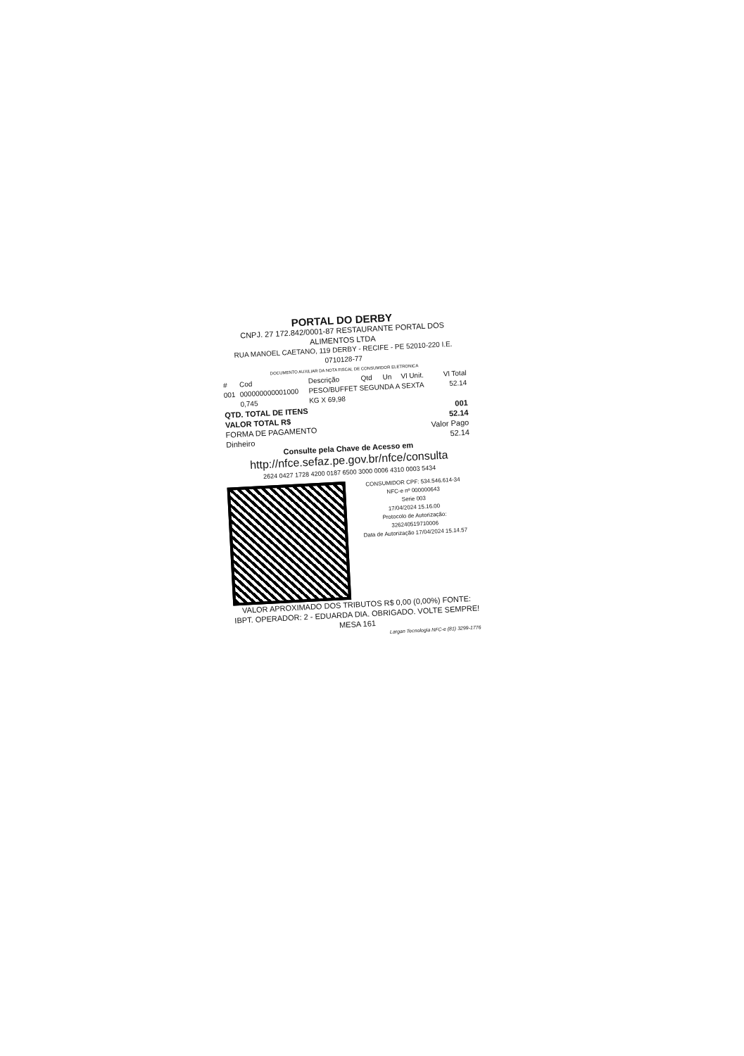PORTAL DO DERBY
CNPJ. 27 172.842/0001-87 RESTAURANTE PORTAL DOS ALIMENTOS LTDA
RUA MANOEL CAETANO, 119 DERBY - RECIFE - PE 52010-220 I.E. 0710128-77
DOCUMENTO AUXILIAR DA NOTA FISCAL DE CONSUMIDOR ELETRONICA
| # | Cod | Descrição | Qtd | Un | Vl Unit. | Vl Total |
| --- | --- | --- | --- | --- | --- | --- |
| 001 | 000000000001000 | PESO/BUFFET SEGUNDA A SEXTA | | | | 52.14 |
| | 0,745 | KG X 69,98 | | | | |
| QTD. TOTAL DE ITENS | 001 |
| VALOR TOTAL R$ | 52.14 |
| FORMA DE PAGAMENTO | Valor Pago |
| Dinheiro | 52.14 |
Consulte pela Chave de Acesso em
http://nfce.sefaz.pe.gov.br/nfce/consulta
2624 0427 1728 4200 0187 6500 3000 0006 4310 0003 5434
CONSUMIDOR CPF: 534.546.614-34
NFC-e nº 000000643
Serie 003
17/04/2024 15.16.00
Protocolo de Autorização:
326240519710006
Data de Autorização 17/04/2024 15.14.57
VALOR APROXIMADO DOS TRIBUTOS R$ 0,00 (0,00%) FONTE: IBPT. OPERADOR: 2 - EDUARDA DIA. OBRIGADO. VOLTE SEMPRE! MESA 161
Largan Tecnologia NFC-e (81) 3299-1776